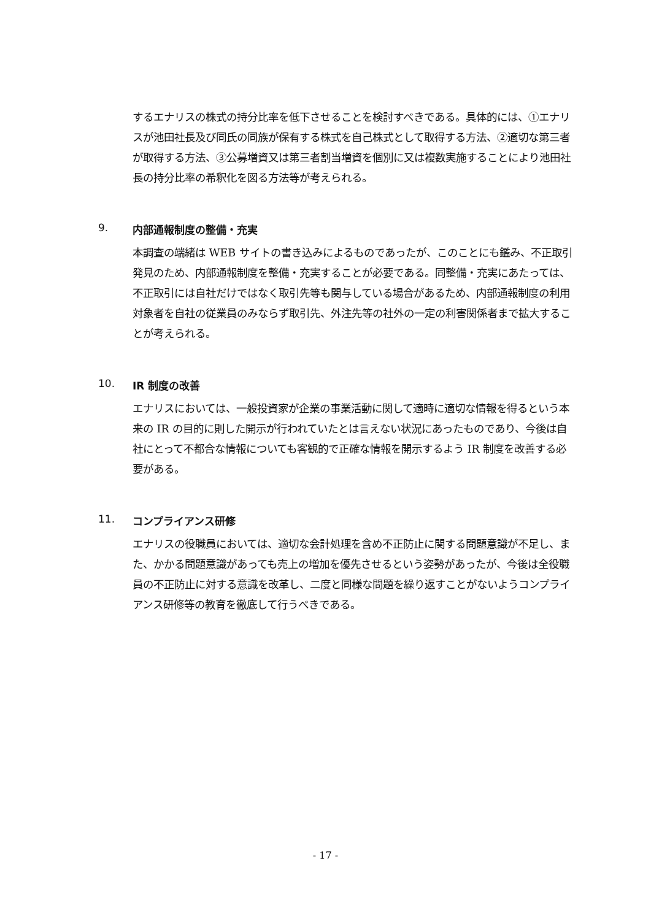するエナリスの株式の持分比率を低下させることを検討すべきである。具体的には、①エナリスが池田社長及び同氏の同族が保有する株式を自己株式として取得する方法、②適切な第三者が取得する方法、③公募増資又は第三者割当増資を個別に又は複数実施することにより池田社長の持分比率の希釈化を図る方法等が考えられる。
9. 内部通報制度の整備・充実
本調査の端緒は WEB サイトの書き込みによるものであったが、このことにも鑑み、不正取引発見のため、内部通報制度を整備・充実することが必要である。同整備・充実にあたっては、不正取引には自社だけではなく取引先等も関与している場合があるため、内部通報制度の利用対象者を自社の従業員のみならず取引先、外注先等の社外の一定の利害関係者まで拡大することが考えられる。
10. IR 制度の改善
エナリスにおいては、一般投資家が企業の事業活動に関して適時に適切な情報を得るという本来の IR の目的に則した開示が行われていたとは言えない状況にあったものであり、今後は自社にとって不都合な情報についても客観的で正確な情報を開示するよう IR 制度を改善する必要がある。
11. コンプライアンス研修
エナリスの役職員においては、適切な会計処理を含め不正防止に関する問題意識が不足し、また、かかる問題意識があっても売上の増加を優先させるという姿勢があったが、今後は全役職員の不正防止に対する意識を改革し、二度と同様な問題を繰り返すことがないようコンプライアンス研修等の教育を徹底して行うべきである。
- 17 -